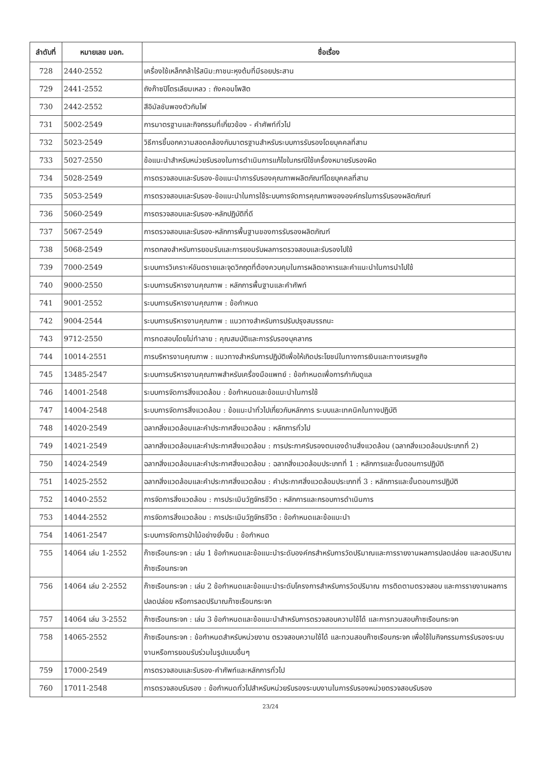| ลำดับที่ | หมายเลข มอก. | ชื่อเรื่อง |
| --- | --- | --- |
| 728 | 2440-2552 | เครื่องใช้เหล็กกล้าไร้สนิม:ภาชนะหุงต้มที่มีรอยประสาน |
| 729 | 2441-2552 | ถังก๊าซปิโตรเลียมเหลว : ถังคอมโพสิต |
| 730 | 2442-2552 | สีอิมัลชันพองตัวกันไฟ |
| 731 | 5002-2549 | การมาตรฐานและกิจกรรมที่เกี่ยวข้อง - คำศัพท์ทั่วไป |
| 732 | 5023-2549 | วิธีการชี้บอกความสอดคล้องกับมาตรฐานสำหรับระบบการรับรองโดยบุคคลที่สาม |
| 733 | 5027-2550 | ข้อแนะนำสำหรับหน่วยรับรองในการดำเนินการแก้ไขในกรณีใช้เครื่องหมายรับรองผิด |
| 734 | 5028-2549 | การตรวจสอบและรับรอง-ข้อแนะนำการรับรองคุณภาพผลิตภัณฑ์โดยบุคคลที่สาม |
| 735 | 5053-2549 | การตรวจสอบและรับรอง-ข้อแนะนำในการใช้ระบบการจัดการคุณภาพขององค์กรในการรับรองผลิตภัณฑ์ |
| 736 | 5060-2549 | การตรวจสอบและรับรอง-หลักปฏิบัติที่ดี |
| 737 | 5067-2549 | การตรวจสอบและรับรอง-หลักการพื้นฐานของการรับรองผลิตภัณฑ์ |
| 738 | 5068-2549 | การตกลงสำหรับการยอมรับและการยอมรับผลการตรวจสอบและรับรองไปใช้ |
| 739 | 7000-2549 | ระบบการวิเคราะห์อันตรายและจุดวิกฤตที่ต้องควบคุมในการผลิตอาหารและคำแนะนำในการนำไปใช้ |
| 740 | 9000-2550 | ระบบการบริหารงานคุณภาพ : หลักการพื้นฐานและคำศัพท์ |
| 741 | 9001-2552 | ระบบการบริหารงานคุณภาพ : ข้อกำหนด |
| 742 | 9004-2544 | ระบบการบริหารงานคุณภาพ : แนวทางสำหรับการปรับปรุงสมรรถนะ |
| 743 | 9712-2550 | การทดสอบโดยไม่ทำลาย : คุณสมบัติและการรับรองบุคลากร |
| 744 | 10014-2551 | การบริหารงานคุณภาพ : แนวทางสำหรับการปฏิบัติเพื่อให้เกิดประโยชน์ในทางการเงินและทางเศรษฐกิจ |
| 745 | 13485-2547 | ระบบการบริหารงานคุณภาพสำหรับเครื่องมือแพทย์ : ข้อกำหนดเพื่อการกำกับดูแล |
| 746 | 14001-2548 | ระบบการจัดการสิ่งแวดล้อม : ข้อกำหนดและข้อแนะนำในการใช้ |
| 747 | 14004-2548 | ระบบการจัดการสิ่งแวดล้อม : ข้อแนะนำทั่วไปเกี่ยวกับหลักการ ระบบและเทคนิคในทางปฏิบัติ |
| 748 | 14020-2549 | ฉลากสิ่งแวดล้อมและคำประกาศสิ่งแวดล้อม : หลักการทั่วไป |
| 749 | 14021-2549 | ฉลากสิ่งแวดล้อมและคำประกาศสิ่งแวดล้อม : การประกาศรับรองตนเองด้านสิ่งแวดล้อม (ฉลากสิ่งแวดล้อมประเภทที่ 2) |
| 750 | 14024-2549 | ฉลากสิ่งแวดล้อมและคำประกาศสิ่งแวดล้อม : ฉลากสิ่งแวดล้อมประเภทที่ 1 : หลักการและขั้นตอนการปฏิบัติ |
| 751 | 14025-2552 | ฉลากสิ่งแวดล้อมและคำประกาศสิ่งแวดล้อม : คำประกาศสิ่งแวดล้อมประเภทที่ 3 : หลักการและขั้นตอนการปฏิบัติ |
| 752 | 14040-2552 | การจัดการสิ่งแวดล้อม : การประเมินวัฏจักรชีวิต : หลักการและกรอบการดำเนินการ |
| 753 | 14044-2552 | การจัดการสิ่งแวดล้อม : การประเมินวัฏจักรชีวิต : ข้อกำหนดและข้อแนะนำ |
| 754 | 14061-2547 | ระบบการจัดการป่าไม้อย่างยั่งยืน : ข้อกำหนด |
| 755 | 14064 เล่ม 1-2552 | ก๊าซเรือนกระจก : เล่ม 1 ข้อกำหนดและข้อแนะนำระดับองค์กรสำหรับการวัดปริมาณและการรายงานผลการปลดปล่อย และลดปริมาณก๊าซเรือนกระจก |
| 756 | 14064 เล่ม 2-2552 | ก๊าซเรือนกระจก : เล่ม 2 ข้อกำหนดและข้อแนะนำระดับโครงการสำหรับการวัดปริมาณ การติดตามตรวจสอบ และการรายงานผลการปลดปล่อย หรือการลดปริมาณก๊าซเรือนกระจก |
| 757 | 14064 เล่ม 3-2552 | ก๊าซเรือนกระจก : เล่ม 3 ข้อกำหนดและข้อแนะนำสำหรับการตรวจสอบความใช้ได้ และการทวนสอบก๊าซเรือนกระจก |
| 758 | 14065-2552 | ก๊าซเรือนกระจก : ข้อกำหนดสำหรับหน่วยงาน ตรวจสอบความใช้ได้ และทวนสอบก๊าซเรือนกระจก เพื่อใช้ในกิจกรรมการรับรองระบบงานหรือการยอมรับร่วมในรูปแบบอื่นๆ |
| 759 | 17000-2549 | การตรวจสอบและรับรอง-คำศัพท์และหลักการทั่วไป |
| 760 | 17011-2548 | การตรวจสอบรับรอง : ข้อกำหนดทั่วไปสำหรับหน่วยรับรองระบบงานในการรับรองหน่วยตรวจสอบรับรอง |
23/24